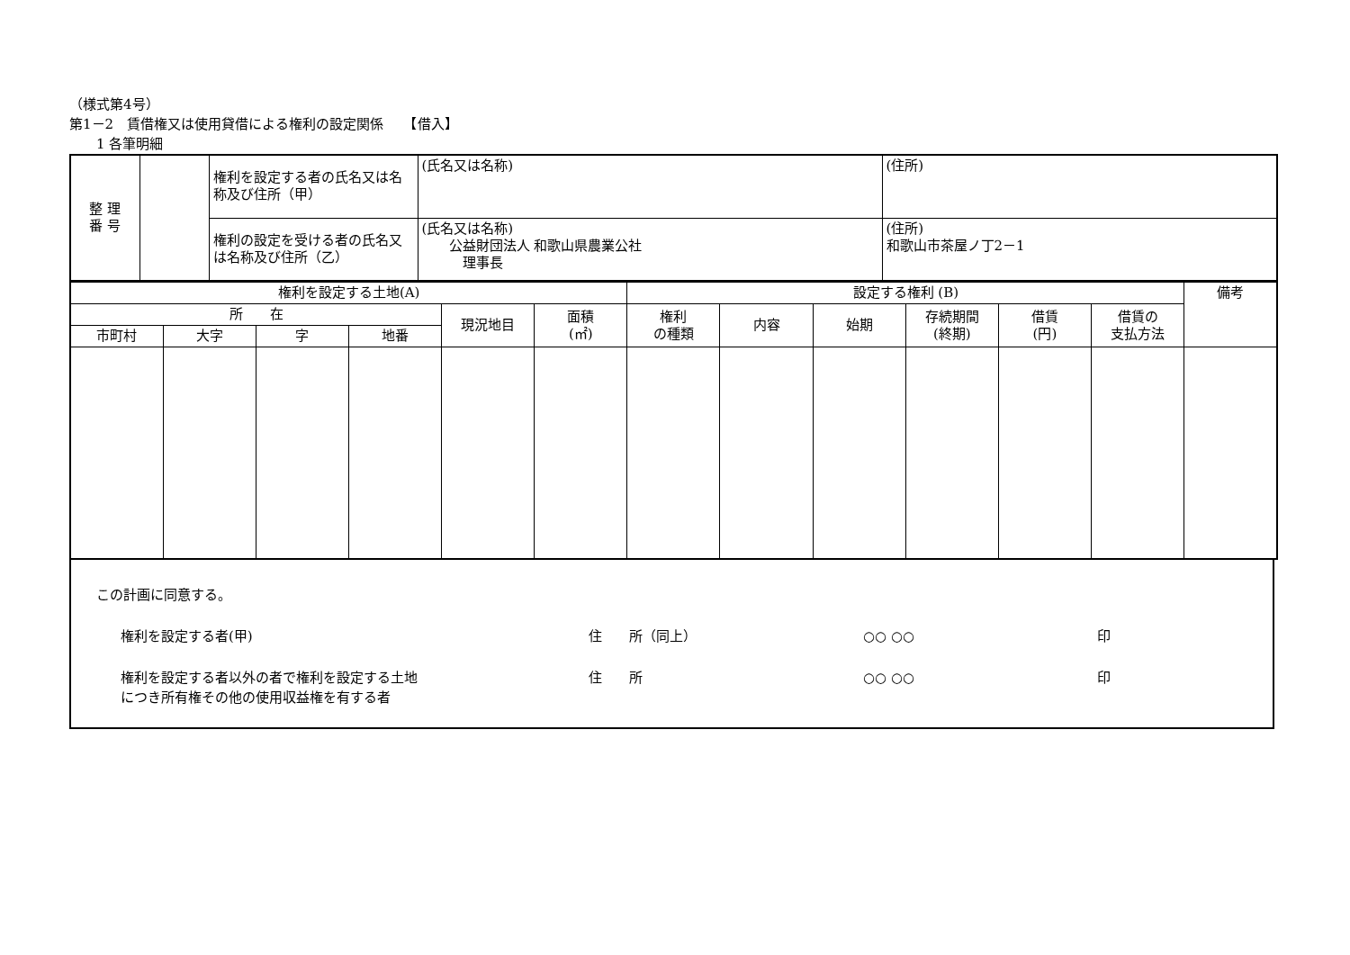（様式第4号）
第1－2　賃借権又は使用貸借による権利の設定関係　　【借入】
　　1 各筆明細
| 整 理 番 号 | | 権利を設定する者の氏名又は名称及び住所（甲） | (氏名又は名称) | (住所) |
| | | 権利の設定を受ける者の氏名又は名称及び住所（乙） | (氏名又は名称) 公益財団法人 和歌山県農業公社 理事長 | (住所) 和歌山市茶屋ノ丁2－1 |
| 権利を設定する土地(A) | | | | | | 設定する権利 (B) | | | | | | 備考 |
| 所 在 | | | | 現況地目 | 面積 (㎡) | 権利 の種類 | 内容 | 始期 | 存続期間 (終期) | 借賃 (円) | 借賃の 支払方法 | |
| 市町村 | 大字 | 字 | 地番 | | | | | | | | | |
この計画に同意する。
権利を設定する者(甲) 住　　所（同上） ○○ ○○ 印
権利を設定する者以外の者で権利を設定する土地
につき所有権その他の使用収益権を有する者 住　　所 ○○ ○○ 印